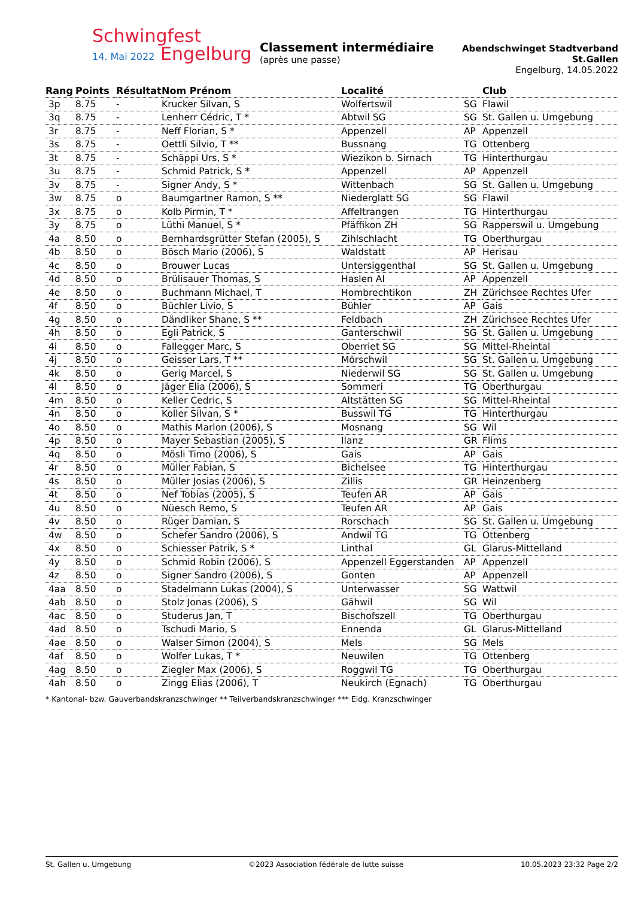Schwingfest
14. Mai 2022 Engelburg
Classement intermédiaire
(après une passe)
Abendschwinget Stadtverband St.Gallen
Engelburg, 14.05.2022
| Rang | Points | Résultat | Nom Prénom | Localité | | Club |
| --- | --- | --- | --- | --- | --- | --- |
| 3p | 8.75 | - | Krucker Silvan, S | Wolfertswil | SG | Flawil |
| 3q | 8.75 | - | Lenherr Cédric, T * | Abtwil SG | SG | St. Gallen u. Umgebung |
| 3r | 8.75 | - | Neff Florian, S * | Appenzell | AP | Appenzell |
| 3s | 8.75 | - | Oettli Silvio, T ** | Bussnang | TG | Ottenberg |
| 3t | 8.75 | - | Schäppi Urs, S * | Wiezikon b. Sirnach | TG | Hinterthurgau |
| 3u | 8.75 | - | Schmid Patrick, S * | Appenzell | AP | Appenzell |
| 3v | 8.75 | - | Signer Andy, S * | Wittenbach | SG | St. Gallen u. Umgebung |
| 3w | 8.75 | o | Baumgartner Ramon, S ** | Niederglatt SG | SG | Flawil |
| 3x | 8.75 | o | Kolb Pirmin, T * | Affeltrangen | TG | Hinterthurgau |
| 3y | 8.75 | o | Lüthi Manuel, S * | Pfäffikon ZH | SG | Rapperswil u. Umgebung |
| 4a | 8.50 | o | Bernhardsgrütter Stefan (2005), S | Zihlschlacht | TG | Oberthurgau |
| 4b | 8.50 | o | Bösch Mario (2006), S | Waldstatt | AP | Herisau |
| 4c | 8.50 | o | Brouwer Lucas | Untersiggenthal | SG | St. Gallen u. Umgebung |
| 4d | 8.50 | o | Brülisauer Thomas, S | Haslen AI | AP | Appenzell |
| 4e | 8.50 | o | Buchmann Michael, T | Hombrechtikon | ZH | Zürichsee Rechtes Ufer |
| 4f | 8.50 | o | Büchler Livio, S | Bühler | AP | Gais |
| 4g | 8.50 | o | Dändliker Shane, S ** | Feldbach | ZH | Zürichsee Rechtes Ufer |
| 4h | 8.50 | o | Egli Patrick, S | Ganterschwil | SG | St. Gallen u. Umgebung |
| 4i | 8.50 | o | Fallegger Marc, S | Oberriet SG | SG | Mittel-Rheintal |
| 4j | 8.50 | o | Geisser Lars, T ** | Mörschwil | SG | St. Gallen u. Umgebung |
| 4k | 8.50 | o | Gerig Marcel, S | Niederwil SG | SG | St. Gallen u. Umgebung |
| 4l | 8.50 | o | Jäger Elia (2006), S | Sommeri | TG | Oberthurgau |
| 4m | 8.50 | o | Keller Cedric, S | Altstätten SG | SG | Mittel-Rheintal |
| 4n | 8.50 | o | Koller Silvan, S * | Busswil TG | TG | Hinterthurgau |
| 4o | 8.50 | o | Mathis Marlon (2006), S | Mosnang | SG | Wil |
| 4p | 8.50 | o | Mayer Sebastian (2005), S | Ilanz | GR | Flims |
| 4q | 8.50 | o | Mösli Timo (2006), S | Gais | AP | Gais |
| 4r | 8.50 | o | Müller Fabian, S | Bichelsee | TG | Hinterthurgau |
| 4s | 8.50 | o | Müller Josias (2006), S | Zillis | GR | Heinzenberg |
| 4t | 8.50 | o | Nef Tobias (2005), S | Teufen AR | AP | Gais |
| 4u | 8.50 | o | Nüesch Remo, S | Teufen AR | AP | Gais |
| 4v | 8.50 | o | Rüger Damian, S | Rorschach | SG | St. Gallen u. Umgebung |
| 4w | 8.50 | o | Schefer Sandro (2006), S | Andwil TG | TG | Ottenberg |
| 4x | 8.50 | o | Schiesser Patrik, S * | Linthal | GL | Glarus-Mittelland |
| 4y | 8.50 | o | Schmid Robin (2006), S | Appenzell Eggerstanden | AP | Appenzell |
| 4z | 8.50 | o | Signer Sandro (2006), S | Gonten | AP | Appenzell |
| 4aa | 8.50 | o | Stadelmann Lukas (2004), S | Unterwasser | SG | Wattwil |
| 4ab | 8.50 | o | Stolz Jonas (2006), S | Gähwil | SG | Wil |
| 4ac | 8.50 | o | Studerus Jan, T | Bischofszell | TG | Oberthurgau |
| 4ad | 8.50 | o | Tschudi Mario, S | Ennenda | GL | Glarus-Mittelland |
| 4ae | 8.50 | o | Walser Simon (2004), S | Mels | SG | Mels |
| 4af | 8.50 | o | Wolfer Lukas, T * | Neuwilen | TG | Ottenberg |
| 4ag | 8.50 | o | Ziegler Max (2006), S | Roggwil TG | TG | Oberthurgau |
| 4ah | 8.50 | o | Zingg Elias (2006), T | Neukirch (Egnach) | TG | Oberthurgau |
* Kantonal- bzw. Gauverbandskranzschwinger ** Teilverbandskranzschwinger *** Eidg. Kranzschwinger
St. Gallen u. Umgebung ©2023 Association fédérale de lutte suisse 10.05.2023 23:32 Page 2/2